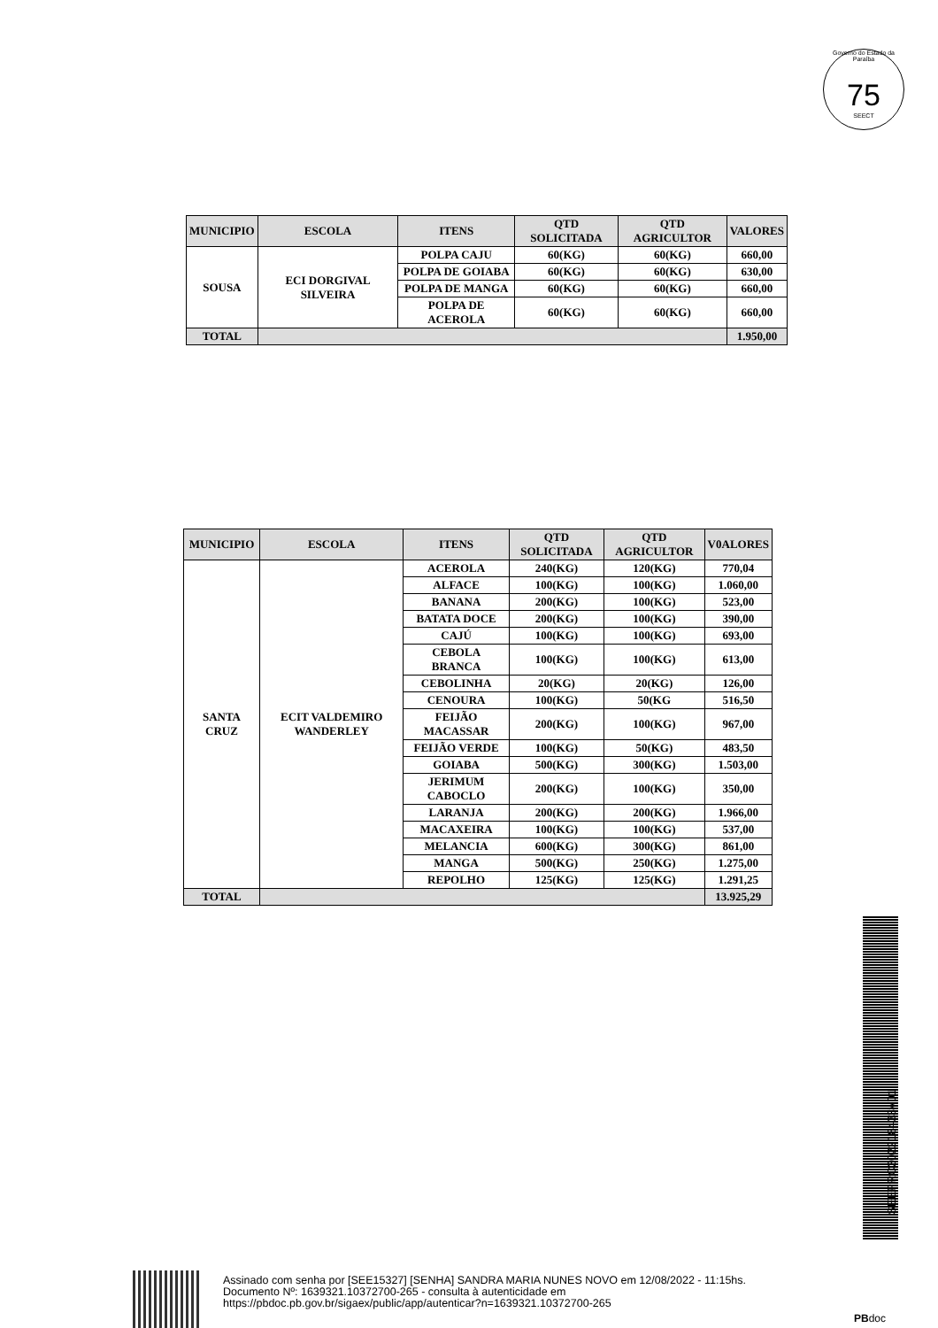Governo do Estado da Paraíba
75
SEECT
| MUNICIPIO | ESCOLA | ITENS | QTD SOLICITADA | QTD AGRICULTOR | VALORES |
| --- | --- | --- | --- | --- | --- |
| SOUSA | ECI DORGIVAL SILVEIRA | POLPA CAJU | 60(KG) | 60(KG) | 660,00 |
| | | POLPA DE GOIABA | 60(KG) | 60(KG) | 630,00 |
| | | POLPA DE MANGA | 60(KG) | 60(KG) | 660,00 |
| | | POLPA DE ACEROLA | 60(KG) | 60(KG) | 660,00 |
| TOTAL | | | | | 1.950,00 |
| MUNICIPIO | ESCOLA | ITENS | QTD SOLICITADA | QTD AGRICULTOR | V0ALORES |
| --- | --- | --- | --- | --- | --- |
| SANTA CRUZ | ECIT VALDEMIRO WANDERLEY | ACEROLA | 240(KG) | 120(KG) | 770,04 |
| | | ALFACE | 100(KG) | 100(KG) | 1.060,00 |
| | | BANANA | 200(KG) | 100(KG) | 523,00 |
| | | BATATA DOCE | 200(KG) | 100(KG) | 390,00 |
| | | CAJÚ | 100(KG) | 100(KG) | 693,00 |
| | | CEBOLA BRANCA | 100(KG) | 100(KG) | 613,00 |
| | | CEBOLINHA | 20(KG) | 20(KG) | 126,00 |
| | | CENOURA | 100(KG) | 50(KG | 516,50 |
| | | FEIJÃO MACASSAR | 200(KG) | 100(KG) | 967,00 |
| | | FEIJÃO VERDE | 100(KG) | 50(KG) | 483,50 |
| | | GOIABA | 500(KG) | 300(KG) | 1.503,00 |
| | | JERIMUM CABOCLO | 200(KG) | 100(KG) | 350,00 |
| | | LARANJA | 200(KG) | 200(KG) | 1.966,00 |
| | | MACAXEIRA | 100(KG) | 100(KG) | 537,00 |
| | | MELANCIA | 600(KG) | 300(KG) | 861,00 |
| | | MANGA | 500(KG) | 250(KG) | 1.275,00 |
| | | REPOLHO | 125(KG) | 125(KG) | 1.291,25 |
| TOTAL | | | | | 13.925,29 |
SEEPRC202218433V01
Assinado com senha por [SEE15327] [SENHA] SANDRA MARIA NUNES NOVO em 12/08/2022 - 11:15hs.
Documento Nº: 1639321.10372700-265 - consulta à autenticidade em
https://pbdoc.pb.gov.br/sigaex/public/app/autenticar?n=1639321.10372700-265
PBdoc